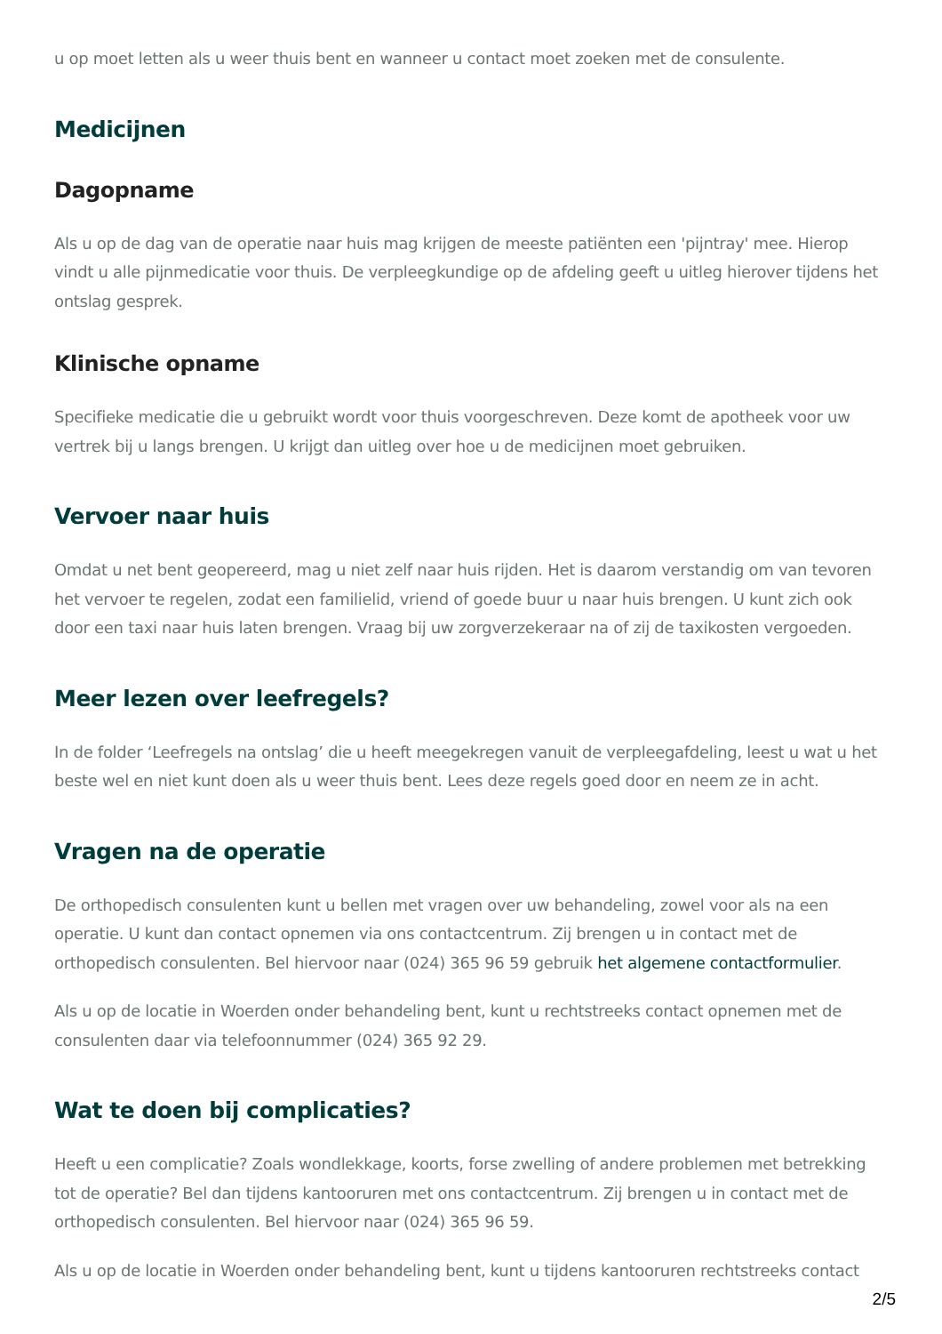u op moet letten als u weer thuis bent en wanneer u contact moet zoeken met de consulente.
Medicijnen
Dagopname
Als u op de dag van de operatie naar huis mag krijgen de meeste patiënten een 'pijntray' mee. Hierop vindt u alle pijnmedicatie voor thuis. De verpleegkundige op de afdeling geeft u uitleg hierover tijdens het ontslag gesprek.
Klinische opname
Specifieke medicatie die u gebruikt wordt voor thuis voorgeschreven. Deze komt de apotheek voor uw vertrek bij u langs brengen. U krijgt dan uitleg over hoe u de medicijnen moet gebruiken.
Vervoer naar huis
Omdat u net bent geopereerd, mag u niet zelf naar huis rijden. Het is daarom verstandig om van tevoren het vervoer te regelen, zodat een familielid, vriend of goede buur u naar huis brengen. U kunt zich ook door een taxi naar huis laten brengen. Vraag bij uw zorgverzekeraar na of zij de taxikosten vergoeden.
Meer lezen over leefregels?
In de folder ‘Leefregels na ontslag’ die u heeft meegekregen vanuit de verpleegafdeling, leest u wat u het beste wel en niet kunt doen als u weer thuis bent. Lees deze regels goed door en neem ze in acht.
Vragen na de operatie
De orthopedisch consulenten kunt u bellen met vragen over uw behandeling, zowel voor als na een operatie. U kunt dan contact opnemen via ons contactcentrum. Zij brengen u in contact met de orthopedisch consulenten. Bel hiervoor naar (024) 365 96 59 gebruik het algemene contactformulier.
Als u op de locatie in Woerden onder behandeling bent, kunt u rechtstreeks contact opnemen met de consulenten daar via telefoonnummer (024) 365 92 29.
Wat te doen bij complicaties?
Heeft u een complicatie? Zoals wondlekkage, koorts, forse zwelling of andere problemen met betrekking tot de operatie? Bel dan tijdens kantooruren met ons contactcentrum. Zij brengen u in contact met de orthopedisch consulenten. Bel hiervoor naar (024) 365 96 59.
Als u op de locatie in Woerden onder behandeling bent, kunt u tijdens kantooruren rechtstreeks contact
2/5